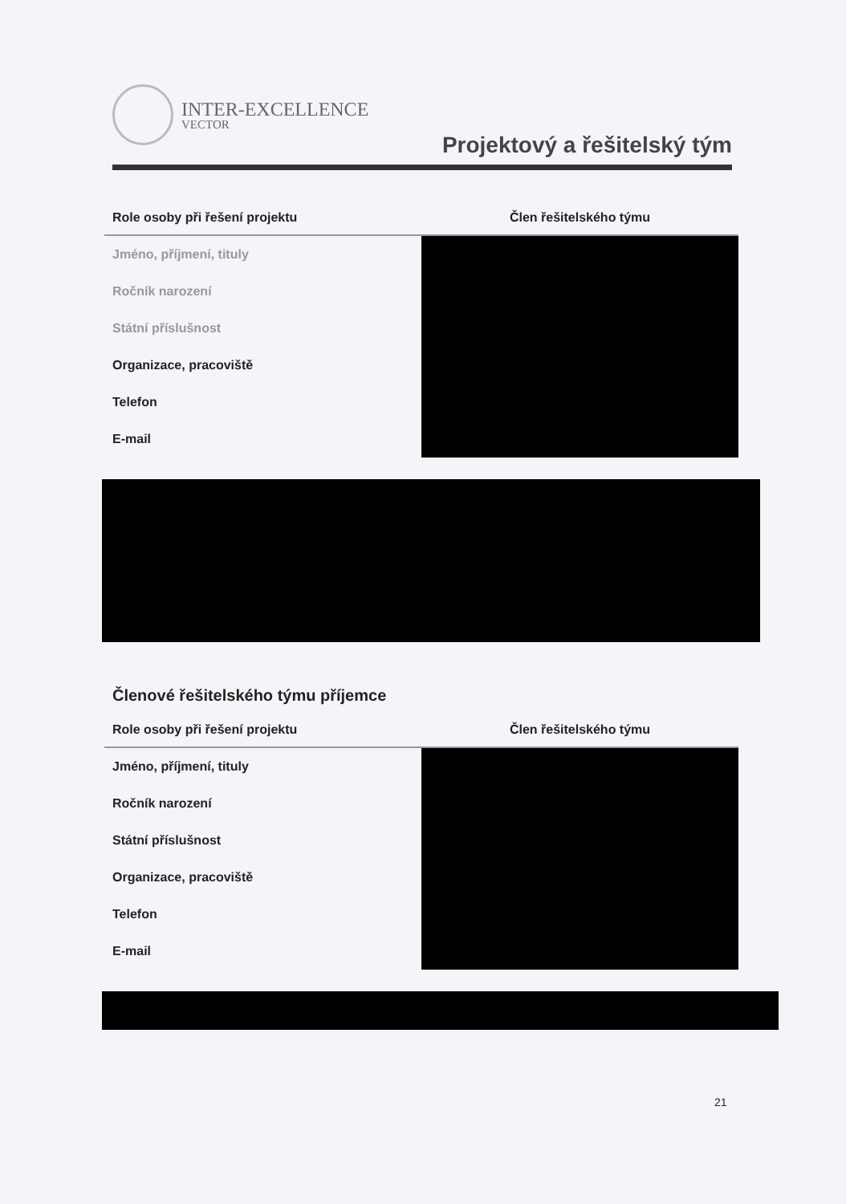INTER-EXCELLENCE
VECTOR
Projektový a řešitelský tým
| Role osoby při řešení projektu | Člen řešitelského týmu |
| --- | --- |
| Jméno, příjmení, tituly | |
| Ročník narození | |
| Státní příslušnost | |
| Organizace, pracoviště | |
| Telefon | |
| E-mail | |
Členové řešitelského týmu příjemce
| Role osoby při řešení projektu | Člen řešitelského týmu |
| --- | --- |
| Jméno, příjmení, tituly | |
| Ročník narození | |
| Státní příslušnost | |
| Organizace, pracoviště | |
| Telefon | |
| E-mail | |
21